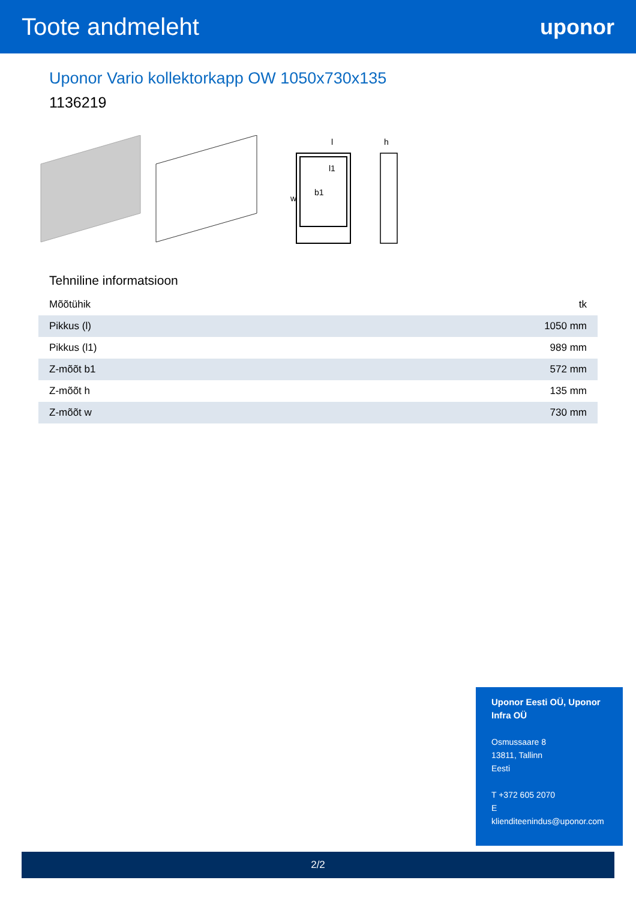Toote andmeleht uponor
Uponor Vario kollektorkapp OW 1050x730x135
1136219
l
h
l1
w
b1
Tehniline informatsioon
| Mõõtühik | tk |
| Pikkus (l) | 1050 mm |
| Pikkus (l1) | 989 mm |
| Z-mõõt b1 | 572 mm |
| Z-mõõt h | 135 mm |
| Z-mõõt w | 730 mm |
Uponor Eesti OÜ, Uponor Infra OÜ
Osmussaare 8
13811, Tallinn
Eesti
T +372 605 2070
E
klienditeenindus@uponor.com
2/2